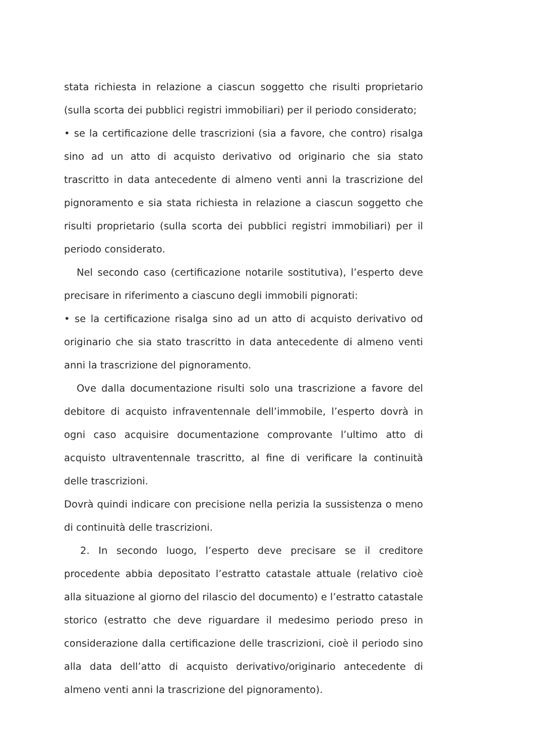stata richiesta in relazione a ciascun soggetto che risulti proprietario (sulla scorta dei pubblici registri immobiliari) per il periodo considerato;
• se la certificazione delle trascrizioni (sia a favore, che contro) risalga sino ad un atto di acquisto derivativo od originario che sia stato trascritto in data antecedente di almeno venti anni la trascrizione del pignoramento e sia stata richiesta in relazione a ciascun soggetto che risulti proprietario (sulla scorta dei pubblici registri immobiliari) per il periodo considerato.
Nel secondo caso (certificazione notarile sostitutiva), l’esperto deve precisare in riferimento a ciascuno degli immobili pignorati:
• se la certificazione risalga sino ad un atto di acquisto derivativo od originario che sia stato trascritto in data antecedente di almeno venti anni la trascrizione del pignoramento.
Ove dalla documentazione risulti solo una trascrizione a favore del debitore di acquisto infraventennale dell’immobile, l’esperto dovrà in ogni caso acquisire documentazione comprovante l’ultimo atto di acquisto ultraventennale trascritto, al fine di verificare la continuità delle trascrizioni.
Dovrà quindi indicare con precisione nella perizia la sussistenza o meno di continuità delle trascrizioni.
2. In secondo luogo, l’esperto deve precisare se il creditore procedente abbia depositato l’estratto catastale attuale (relativo cioè alla situazione al giorno del rilascio del documento) e l’estratto catastale storico (estratto che deve riguardare il medesimo periodo preso in considerazione dalla certificazione delle trascrizioni, cioè il periodo sino alla data dell’atto di acquisto derivativo/originario antecedente di almeno venti anni la trascrizione del pignoramento).